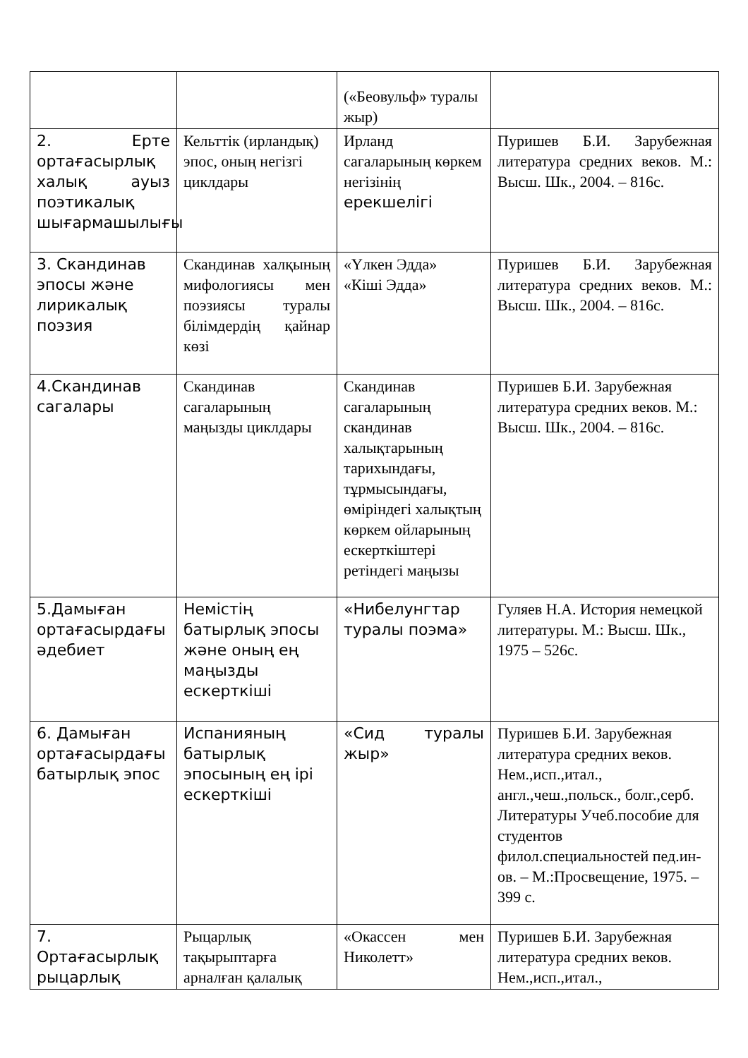| | | («Беовульф» туралы жыр) | |
| 2. Ерте ортағасырлық халық ауыз поэтикалық шығармашылығы | Кельттік (ирландық) эпос, оның негізгі циклдары | Ирланд сагаларының көркем негізінің ерекшелігі | Пуришев Б.И. Зарубежная литература средних веков. М.: Высш. Шк., 2004. – 816с. |
| 3. Скандинав эпосы және лирикалық поэзия | Скандинав халқының мифологиясы мен поэзиясы туралы білімдердің қайнар көзі | «Үлкен Эдда» «Кіші Эдда» | Пуришев Б.И. Зарубежная литература средних веков. М.: Высш. Шк., 2004. – 816с. |
| 4.Скандинав сагалары | Скандинав сагаларының маңызды циклдары | Скандинав сагаларының скандинав халықтарының тарихындағы, тұрмысындағы, өміріндегі халықтың көркем ойларының ескерткіштері ретіндегі маңызы | Пуришев Б.И. Зарубежная литература средних веков. М.: Высш. Шк., 2004. – 816с. |
| 5.Дамыған ортағасырдағы әдебиет | Немістің батырлық эпосы және оның ең маңызды ескерткіші | «Нибелунгтар туралы поэма» | Гуляев Н.А. История немецкой литературы. М.: Высш. Шк., 1975 – 526с. |
| 6. Дамыған ортағасырдағы батырлық эпос | Испанияның батырлық эпосының ең ірі ескерткіші | «Сид туралы жыр» | Пуришев Б.И. Зарубежная литература средних веков. Нем.,исп.,итал., англ.,чеш.,польск., болг.,серб. Литературы Учеб.пособие для студентов филол.специальностей пед.ин-ов. – М.:Просвещение, 1975. – 399 с. |
| 7. Ортағасырлық рыцарлық | Рыцарлық тақырыптарға арналған қалалық | «Окассен мен Николетт» | Пуришев Б.И. Зарубежная литература средних веков. Нем.,исп.,итал., |